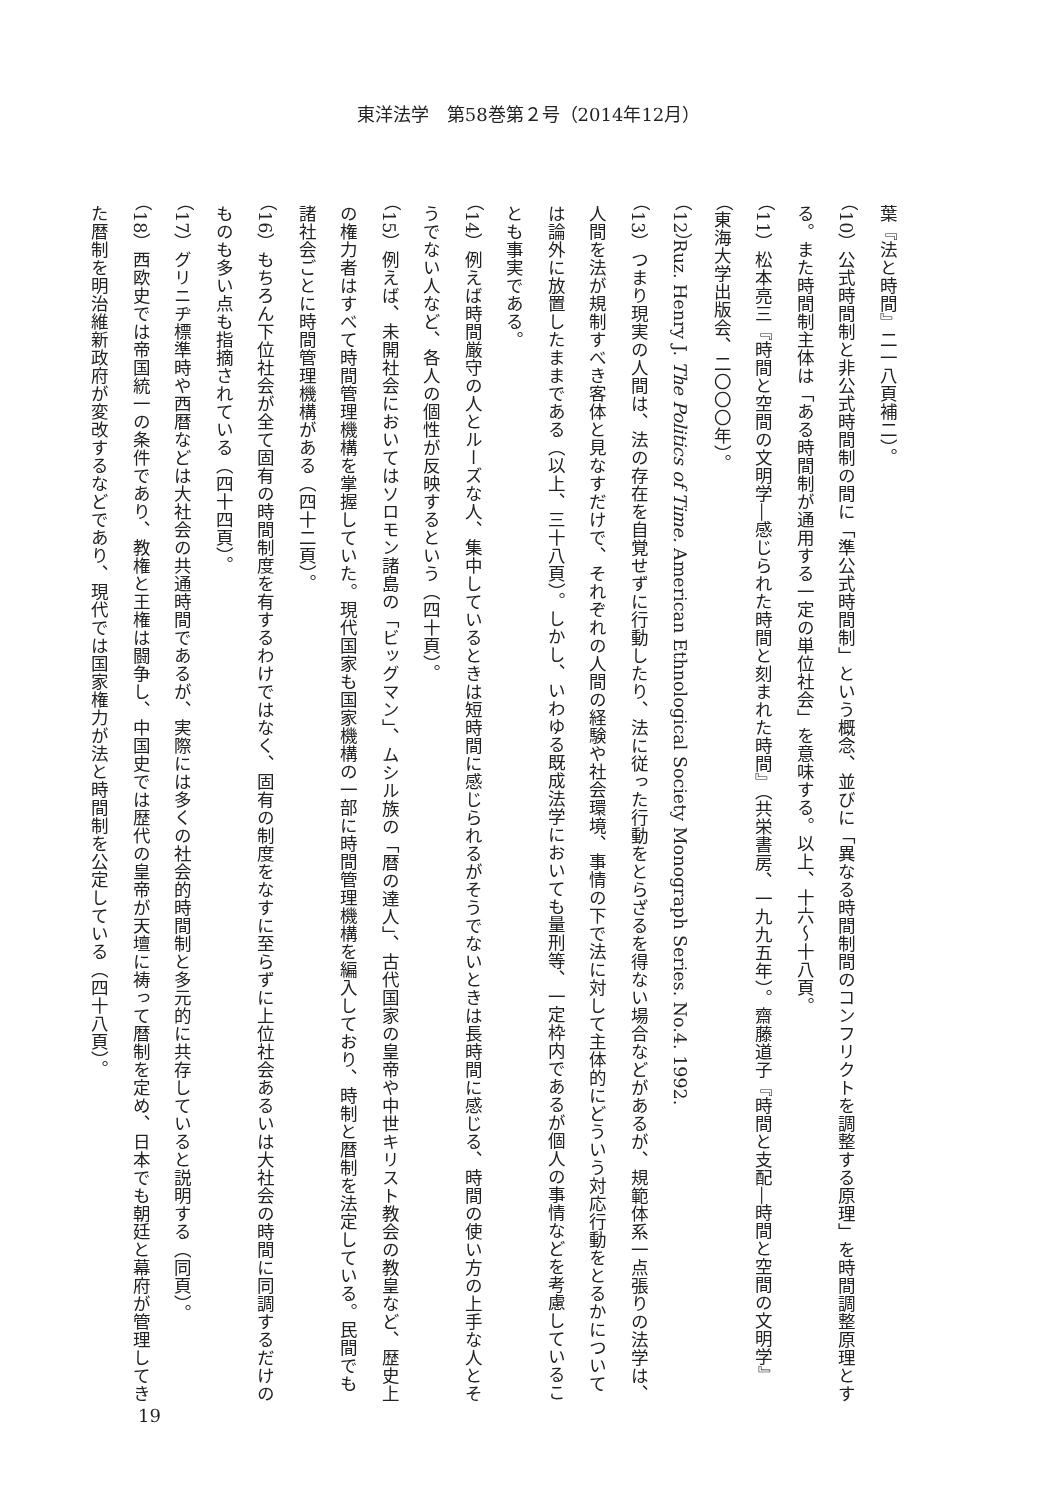東洋法学　第58巻第２号（2014年12月）
葉『法と時間』二一八頁補二）。
（10）公式時間制と非公式時間制の間に「準公式時間制」という概念、並びに「異なる時間制間のコンフリクトを調整する原理」を時間調整原理とする。また時間制主体は「ある時間制が通用する一定の単位社会」を意味する。以上、十六～十八頁。
（11）松本亮三『時間と空間の文明学―感じられた時間と刻まれた時間』（共栄書房、一九九五年）。齋藤道子『時間と支配―時間と空間の文明学』（東海大学出版会、二〇〇〇年）。
（12）Ruz. Henry J. The Politics of Time. American Ethnological Society Monograph Series. No.4. 1992.
（13）つまり現実の人間は、法の存在を自覚せずに行動したり、法に従った行動をとらざるを得ない場合などがあるが、規範体系一点張りの法学は、人間を法が規制すべき客体と見なすだけで、それぞれの人間の経験や社会環境、事情の下で法に対して主体的にどういう対応行動をとるかについては論外に放置したままである（以上、三十八頁）。しかし、いわゆる既成法学においても量刑等、一定枠内であるが個人の事情などを考慮していることも事実である。
（14）例えば時間厳守の人とルーズな人、集中しているときは短時間に感じられるがそうでないときは長時間に感じる、時間の使い方の上手な人とそうでない人など、各人の個性が反映するという（四十頁）。
（15）例えば、未開社会においてはソロモン諸島の「ビッグマン」、ムシル族の「暦の達人」、古代国家の皇帝や中世キリスト教会の教皇など、歴史上の権力者はすべて時間管理機構を掌握していた。現代国家も国家機構の一部に時間管理機構を編入しており、時制と暦制を法定している。民間でも諸社会ごとに時間管理機構がある（四十二頁）。
（16）もちろん下位社会が全て固有の時間制度を有するわけではなく、固有の制度をなすに至らずに上位社会あるいは大社会の時間に同調するだけのものも多い点も指摘されている（四十四頁）。
（17）グリニヂ標準時や西暦などは大社会の共通時間であるが、実際には多くの社会的時間制と多元的に共存していると説明する（同頁）。
（18）西欧史では帝国統一の条件であり、教権と王権は闘争し、中国史では歴代の皇帝が天壇に祷って暦制を定め、日本でも朝廷と幕府が管理してきた暦制を明治維新政府が変改するなどであり、現代では国家権力が法と時間制を公定している（四十八頁）。
19